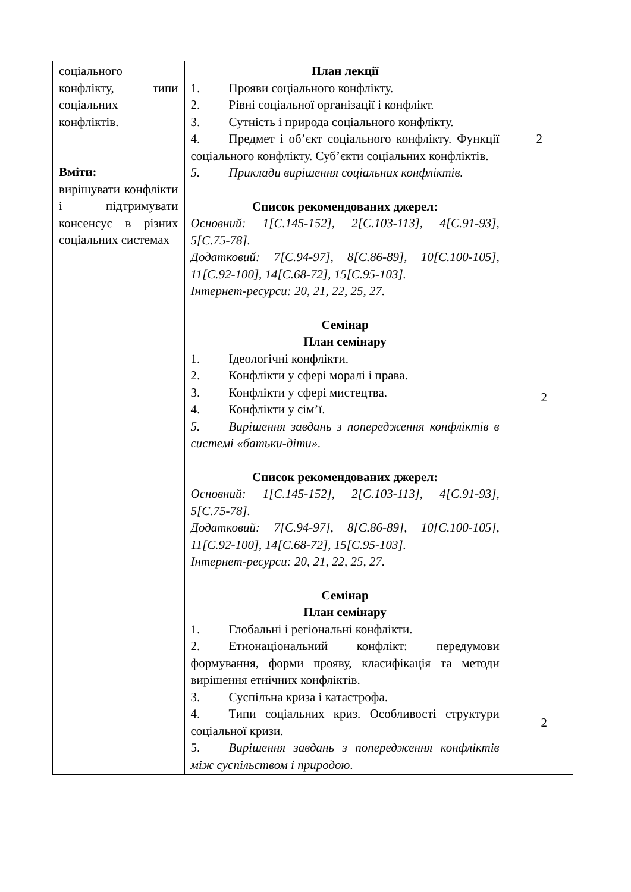| соціального конфлікту, типи соціальних конфліктів. Вміти: вирішувати конфлікти і підтримувати консенсус в різних соціальних системах | План лекції 1. Прояви соціального конфлікту. 2. Рівні соціальної організації і конфлікт. 3. Сутність і природа соціального конфлікту. 4. Предмет і об’єкт соціального конфлікту. Функції соціального конфлікту. Суб’єкти соціальних конфліктів. 5. Приклади вирішення соціальних конфліктів. Список рекомендованих джерел: Основний: 1[С.145-152], 2[С.103-113], 4[С.91-93], 5[С.75-78]. Додатковий: 7[С.94-97], 8[С.86-89], 10[С.100-105], 11[С.92-100], 14[С.68-72], 15[С.95-103]. Інтернет-ресурси: 20, 21, 22, 25, 27. Семінар План семінару 1. Ідеологічні конфлікти. 2. Конфлікти у сфері моралі і права. 3. Конфлікти у сфері мистецтва. 4. Конфлікти у сім’ї. 5. Вирішення завдань з попередження конфліктів в системі «батьки-діти». Список рекомендованих джерел: Основний: 1[С.145-152], 2[С.103-113], 4[С.91-93], 5[С.75-78]. Додатковий: 7[С.94-97], 8[С.86-89], 10[С.100-105], 11[С.92-100], 14[С.68-72], 15[С.95-103]. Інтернет-ресурси: 20, 21, 22, 25, 27. Семінар План семінару 1. Глобальні і регіональні конфлікти. 2. Етнонаціональний конфлікт: передумови формування, форми прояву, класифікація та методи вирішення етнічних конфліктів. 3. Суспільна криза і катастрофа. 4. Типи соціальних криз. Особливості структури соціальної кризи. 5. Вирішення завдань з попередження конфліктів між суспільством і природою . | 2 2 2 |